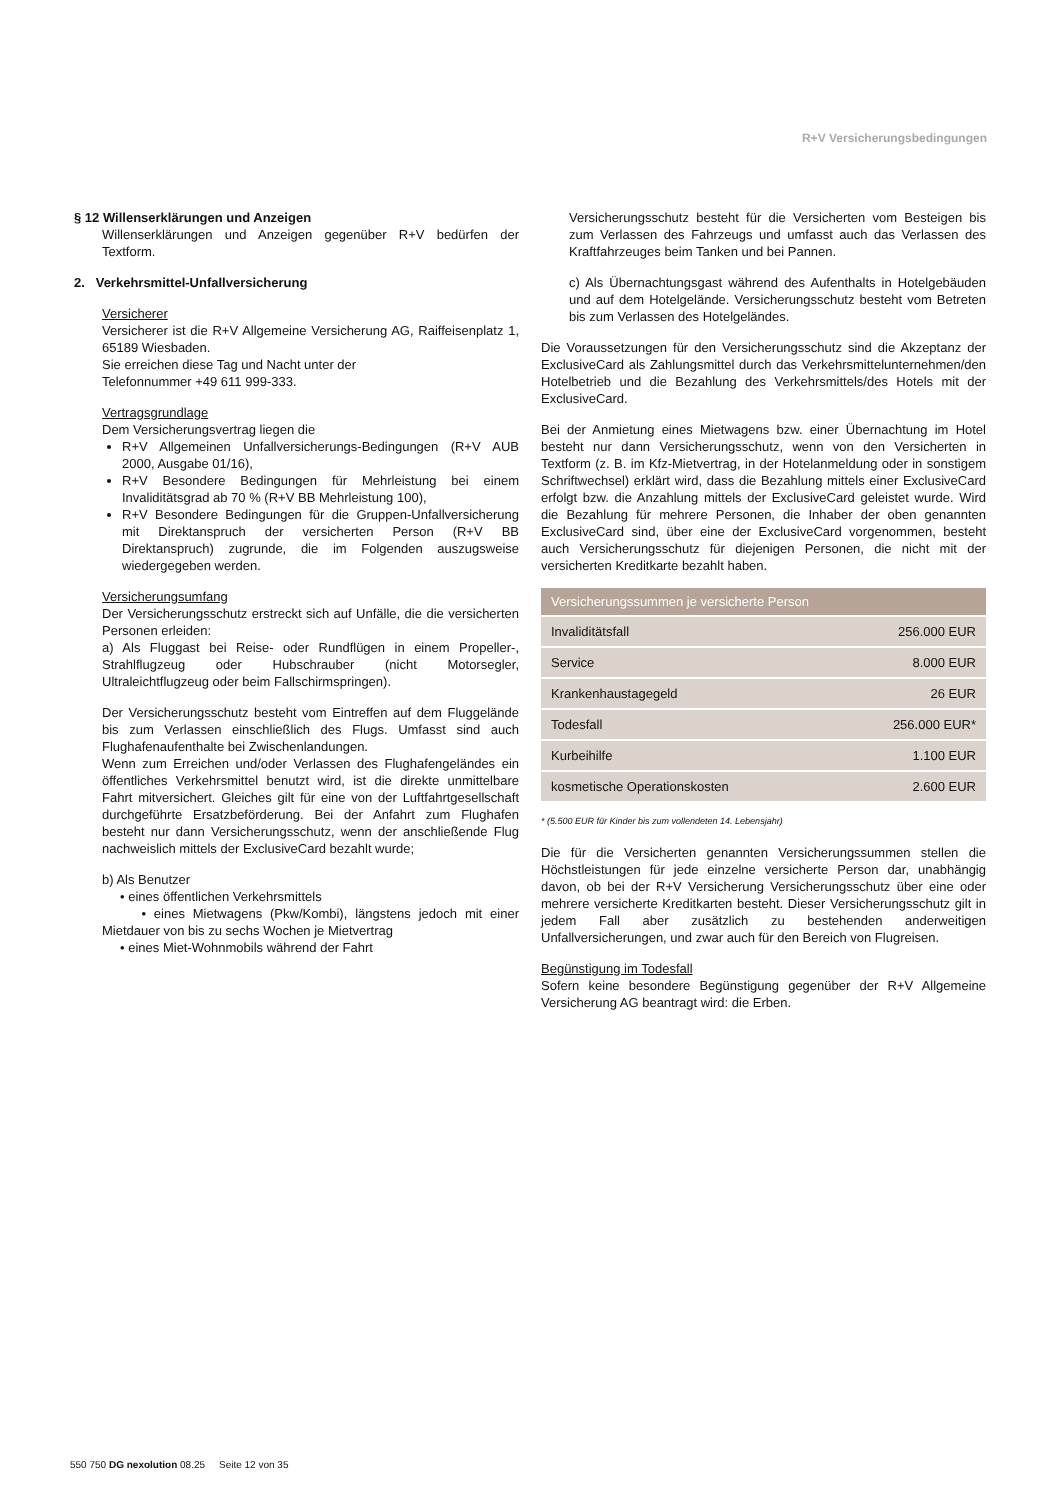R+V Versicherungsbedingungen
§ 12 Willenserklärungen und Anzeigen
Willenserklärungen und Anzeigen gegenüber R+V bedürfen der Textform.
2. Verkehrsmittel-Unfallversicherung
Versicherer
Versicherer ist die R+V Allgemeine Versicherung AG, Raiffeisenplatz 1, 65189 Wiesbaden.
Sie erreichen diese Tag und Nacht unter der
Telefonnummer +49 611 999-333.
Vertragsgrundlage
Dem Versicherungsvertrag liegen die
R+V Allgemeinen Unfallversicherungs-Bedingungen (R+V AUB 2000, Ausgabe 01/16),
R+V Besondere Bedingungen für Mehrleistung bei einem Invaliditätsgrad ab 70 % (R+V BB Mehrleistung 100),
R+V Besondere Bedingungen für die Gruppen-Unfallversicherung mit Direktanspruch der versicherten Person (R+V BB Direktanspruch) zugrunde, die im Folgenden auszugsweise wiedergegeben werden.
Versicherungsumfang
Der Versicherungsschutz erstreckt sich auf Unfälle, die die versicherten Personen erleiden:
a) Als Fluggast bei Reise- oder Rundflügen in einem Propeller-, Strahlflugzeug oder Hubschrauber (nicht Motorsegler, Ultraleichtflugzeug oder beim Fallschirmspringen).
Der Versicherungsschutz besteht vom Eintreffen auf dem Fluggelände bis zum Verlassen einschließlich des Flugs. Umfasst sind auch Flughafenaufenthalte bei Zwischenlandungen.
Wenn zum Erreichen und/oder Verlassen des Flughafengeländes ein öffentliches Verkehrsmittel benutzt wird, ist die direkte unmittelbare Fahrt mitversichert. Gleiches gilt für eine von der Luftfahrtgesellschaft durchgeführte Ersatzbeförderung. Bei der Anfahrt zum Flughafen besteht nur dann Versicherungsschutz, wenn der anschließende Flug nachweislich mittels der ExclusiveCard bezahlt wurde;
b) Als Benutzer
• eines öffentlichen Verkehrsmittels
• eines Mietwagens (Pkw/Kombi), längstens jedoch mit einer Mietdauer von bis zu sechs Wochen je Mietvertrag
• eines Miet-Wohnmobils während der Fahrt
Versicherungsschutz besteht für die Versicherten vom Besteigen bis zum Verlassen des Fahrzeugs und umfasst auch das Verlassen des Kraftfahrzeuges beim Tanken und bei Pannen.
c) Als Übernachtungsgast während des Aufenthalts in Hotelgebäuden und auf dem Hotelgelände. Versicherungsschutz besteht vom Betreten bis zum Verlassen des Hotelgeländes.
Die Voraussetzungen für den Versicherungsschutz sind die Akzeptanz der ExclusiveCard als Zahlungsmittel durch das Verkehrsmittelunternehmen/den Hotelbetrieb und die Bezahlung des Verkehrsmittels/des Hotels mit der ExclusiveCard.
Bei der Anmietung eines Mietwagens bzw. einer Übernachtung im Hotel besteht nur dann Versicherungsschutz, wenn von den Versicherten in Textform (z. B. im Kfz-Mietvertrag, in der Hotelanmeldung oder in sonstigem Schriftwechsel) erklärt wird, dass die Bezahlung mittels einer ExclusiveCard erfolgt bzw. die Anzahlung mittels der ExclusiveCard geleistet wurde. Wird die Bezahlung für mehrere Personen, die Inhaber der oben genannten ExclusiveCard sind, über eine der ExclusiveCard vorgenommen, besteht auch Versicherungsschutz für diejenigen Personen, die nicht mit der versicherten Kreditkarte bezahlt haben.
| Versicherungssummen je versicherte Person | |
| --- | --- |
| Invaliditätsfall | 256.000 EUR |
| Service | 8.000 EUR |
| Krankenhaustagegeld | 26 EUR |
| Todesfall | 256.000 EUR* |
| Kurbeihilfe | 1.100 EUR |
| kosmetische Operationskosten | 2.600 EUR |
* (5.500 EUR für Kinder bis zum vollendeten 14. Lebensjahr)
Die für die Versicherten genannten Versicherungssummen stellen die Höchstleistungen für jede einzelne versicherte Person dar, unabhängig davon, ob bei der R+V Versicherung Versicherungsschutz über eine oder mehrere versicherte Kreditkarten besteht. Dieser Versicherungsschutz gilt in jedem Fall aber zusätzlich zu bestehenden anderweitigen Unfallversicherungen, und zwar auch für den Bereich von Flugreisen.
Begünstigung im Todesfall
Sofern keine besondere Begünstigung gegenüber der R+V Allgemeine Versicherung AG beantragt wird: die Erben.
550 750 DG nexolution 08.25 Seite 12 von 35